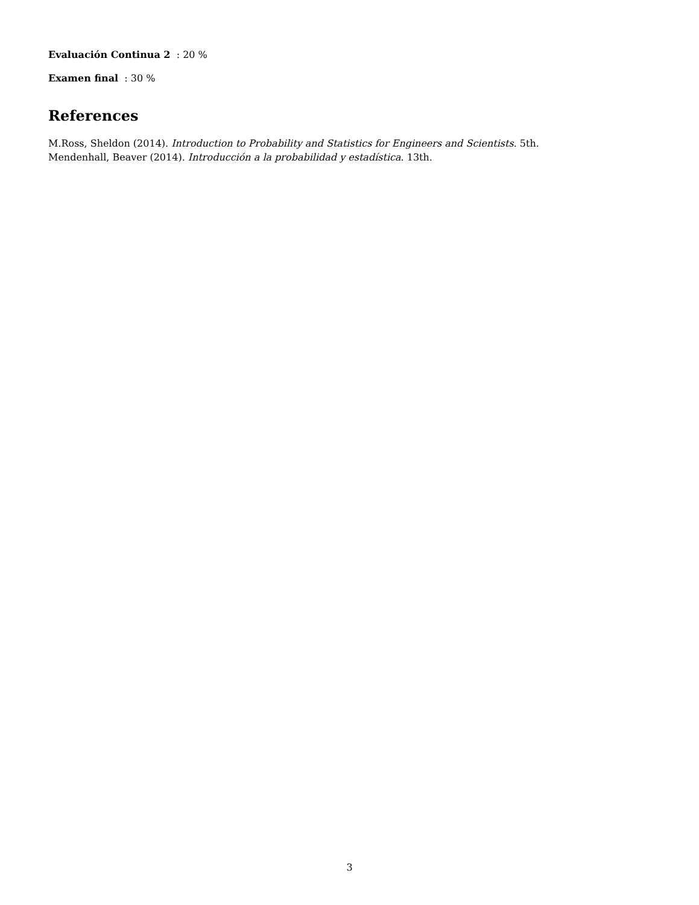Evaluación Continua 2 : 20 %
Examen final : 30 %
References
M.Ross, Sheldon (2014). Introduction to Probability and Statistics for Engineers and Scientists. 5th.
Mendenhall, Beaver (2014). Introducción a la probabilidad y estadística. 13th.
3